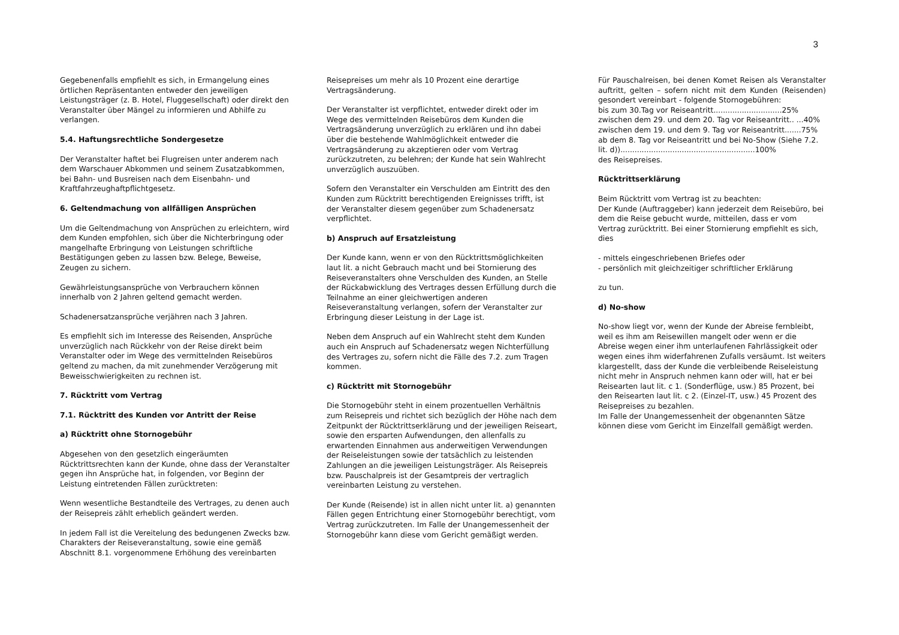3
Gegebenenfalls empfiehlt es sich, in Ermangelung eines örtlichen Repräsentanten entweder den jeweiligen Leistungsträger (z. B. Hotel, Fluggesellschaft) oder direkt den Veranstalter über Mängel zu informieren und Abhilfe zu verlangen.
5.4. Haftungsrechtliche Sondergesetze
Der Veranstalter haftet bei Flugreisen unter anderem nach dem Warschauer Abkommen und seinem Zusatzabkommen, bei Bahn- und Busreisen nach dem Eisenbahn- und Kraftfahrzeughaftpflichtgesetz.
6. Geltendmachung von allfälligen Ansprüchen
Um die Geltendmachung von Ansprüchen zu erleichtern, wird dem Kunden empfohlen, sich über die Nichterbringung oder mangelhafte Erbringung von Leistungen schriftliche Bestätigungen geben zu lassen bzw. Belege, Beweise, Zeugen zu sichern.
Gewährleistungsansprüche von Verbrauchern können innerhalb von 2 Jahren geltend gemacht werden.
Schadenersatzansprüche verjähren nach 3 Jahren.
Es empfiehlt sich im Interesse des Reisenden, Ansprüche unverzüglich nach Rückkehr von der Reise direkt beim Veranstalter oder im Wege des vermittelnden Reisebüros geltend zu machen, da mit zunehmender Verzögerung mit Beweisschwierigkeiten zu rechnen ist.
7. Rücktritt vom Vertrag
7.1. Rücktritt des Kunden vor Antritt der Reise
a) Rücktritt ohne Stornogebühr
Abgesehen von den gesetzlich eingeräumten Rücktrittsrechten kann der Kunde, ohne dass der Veranstalter gegen ihn Ansprüche hat, in folgenden, vor Beginn der Leistung eintretenden Fällen zurücktreten:
Wenn wesentliche Bestandteile des Vertrages, zu denen auch der Reisepreis zählt erheblich geändert werden.
In jedem Fall ist die Vereitelung des bedungenen Zwecks bzw. Charakters der Reiseveranstaltung, sowie eine gemäß Abschnitt 8.1. vorgenommene Erhöhung des vereinbarten
Reisepreises um mehr als 10 Prozent eine derartige Vertragsänderung.
Der Veranstalter ist verpflichtet, entweder direkt oder im Wege des vermittelnden Reisebüros dem Kunden die Vertragsänderung unverzüglich zu erklären und ihn dabei über die bestehende Wahlmöglichkeit entweder die Vertragsänderung zu akzeptieren oder vom Vertrag zurückzutreten, zu belehren; der Kunde hat sein Wahlrecht unverzüglich auszuüben.
Sofern den Veranstalter ein Verschulden am Eintritt des den Kunden zum Rücktritt berechtigenden Ereignisses trifft, ist der Veranstalter diesem gegenüber zum Schadenersatz verpflichtet.
b) Anspruch auf Ersatzleistung
Der Kunde kann, wenn er von den Rücktrittsmöglichkeiten laut lit. a nicht Gebrauch macht und bei Stornierung des Reiseveranstalters ohne Verschulden des Kunden, an Stelle der Rückabwicklung des Vertrages dessen Erfüllung durch die Teilnahme an einer gleichwertigen anderen Reiseveranstaltung verlangen, sofern der Veranstalter zur Erbringung dieser Leistung in der Lage ist.
Neben dem Anspruch auf ein Wahlrecht steht dem Kunden auch ein Anspruch auf Schadenersatz wegen Nichterfüllung des Vertrages zu, sofern nicht die Fälle des 7.2. zum Tragen kommen.
c) Rücktritt mit Stornogebühr
Die Stornogebühr steht in einem prozentuellen Verhältnis zum Reisepreis und richtet sich bezüglich der Höhe nach dem Zeitpunkt der Rücktrittserklärung und der jeweiligen Reiseart, sowie den ersparten Aufwendungen, den allenfalls zu erwartenden Einnahmen aus anderweitigen Verwendungen der Reiseleistungen sowie der tatsächlich zu leistenden Zahlungen an die jeweiligen Leistungsträger. Als Reisepreis bzw. Pauschalpreis ist der Gesamtpreis der vertraglich vereinbarten Leistung zu verstehen.
Der Kunde (Reisende) ist in allen nicht unter lit. a) genannten Fällen gegen Entrichtung einer Stornogebühr berechtigt, vom Vertrag zurückzutreten. Im Falle der Unangemessenheit der Stornogebühr kann diese vom Gericht gemäßigt werden.
Für Pauschalreisen, bei denen Komet Reisen als Veranstalter auftritt, gelten – sofern nicht mit dem Kunden (Reisenden) gesondert vereinbart - folgende Stornogebühren:
bis zum 30.Tag vor Reiseantritt.............................25%
zwischen dem 29. und dem 20. Tag vor Reiseantritt.. ...40%
zwischen dem 19. und dem 9. Tag vor Reiseantritt.......75%
ab dem 8. Tag vor Reiseantritt und bei No-Show (Siehe 7.2. lit. d)).........................................................100%
des Reisepreises.
Rücktrittserklärung
Beim Rücktritt vom Vertrag ist zu beachten:
Der Kunde (Auftraggeber) kann jederzeit dem Reisebüro, bei dem die Reise gebucht wurde, mitteilen, dass er vom Vertrag zurücktritt. Bei einer Stornierung empfiehlt es sich, dies
- mittels eingeschriebenen Briefes oder
- persönlich mit gleichzeitiger schriftlicher Erklärung
zu tun.
d) No-show
No-show liegt vor, wenn der Kunde der Abreise fernbleibt, weil es ihm am Reisewillen mangelt oder wenn er die Abreise wegen einer ihm unterlaufenen Fahrlässigkeit oder wegen eines ihm widerfahrenen Zufalls versäumt. Ist weiters klargestellt, dass der Kunde die verbleibende Reiseleistung nicht mehr in Anspruch nehmen kann oder will, hat er bei Reisearten laut lit. c 1. (Sonderflüge, usw.) 85 Prozent, bei den Reisearten laut lit. c 2. (Einzel-IT, usw.) 45 Prozent des Reisepreises zu bezahlen.
Im Falle der Unangemessenheit der obgenannten Sätze können diese vom Gericht im Einzelfall gemäßigt werden.